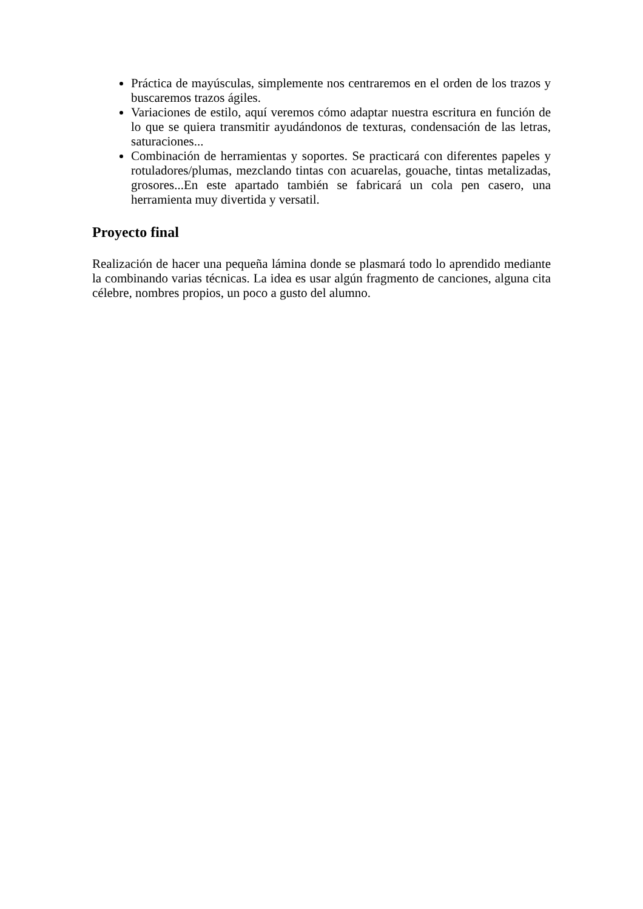Práctica de mayúsculas, simplemente nos centraremos en el orden de los trazos y buscaremos trazos ágiles.
Variaciones de estilo, aquí veremos cómo adaptar nuestra escritura en función de lo que se quiera transmitir ayudándonos de texturas, condensación de las letras, saturaciones...
Combinación de herramientas y soportes. Se practicará con diferentes papeles y rotuladores/plumas, mezclando tintas con acuarelas, gouache, tintas metalizadas, grosores...En este apartado también se fabricará un cola pen casero, una herramienta muy divertida y versatil.
Proyecto final
Realización de hacer una pequeña lámina donde se plasmará todo lo aprendido mediante la combinando varias técnicas. La idea es usar algún fragmento de canciones, alguna cita célebre, nombres propios, un poco a gusto del alumno.